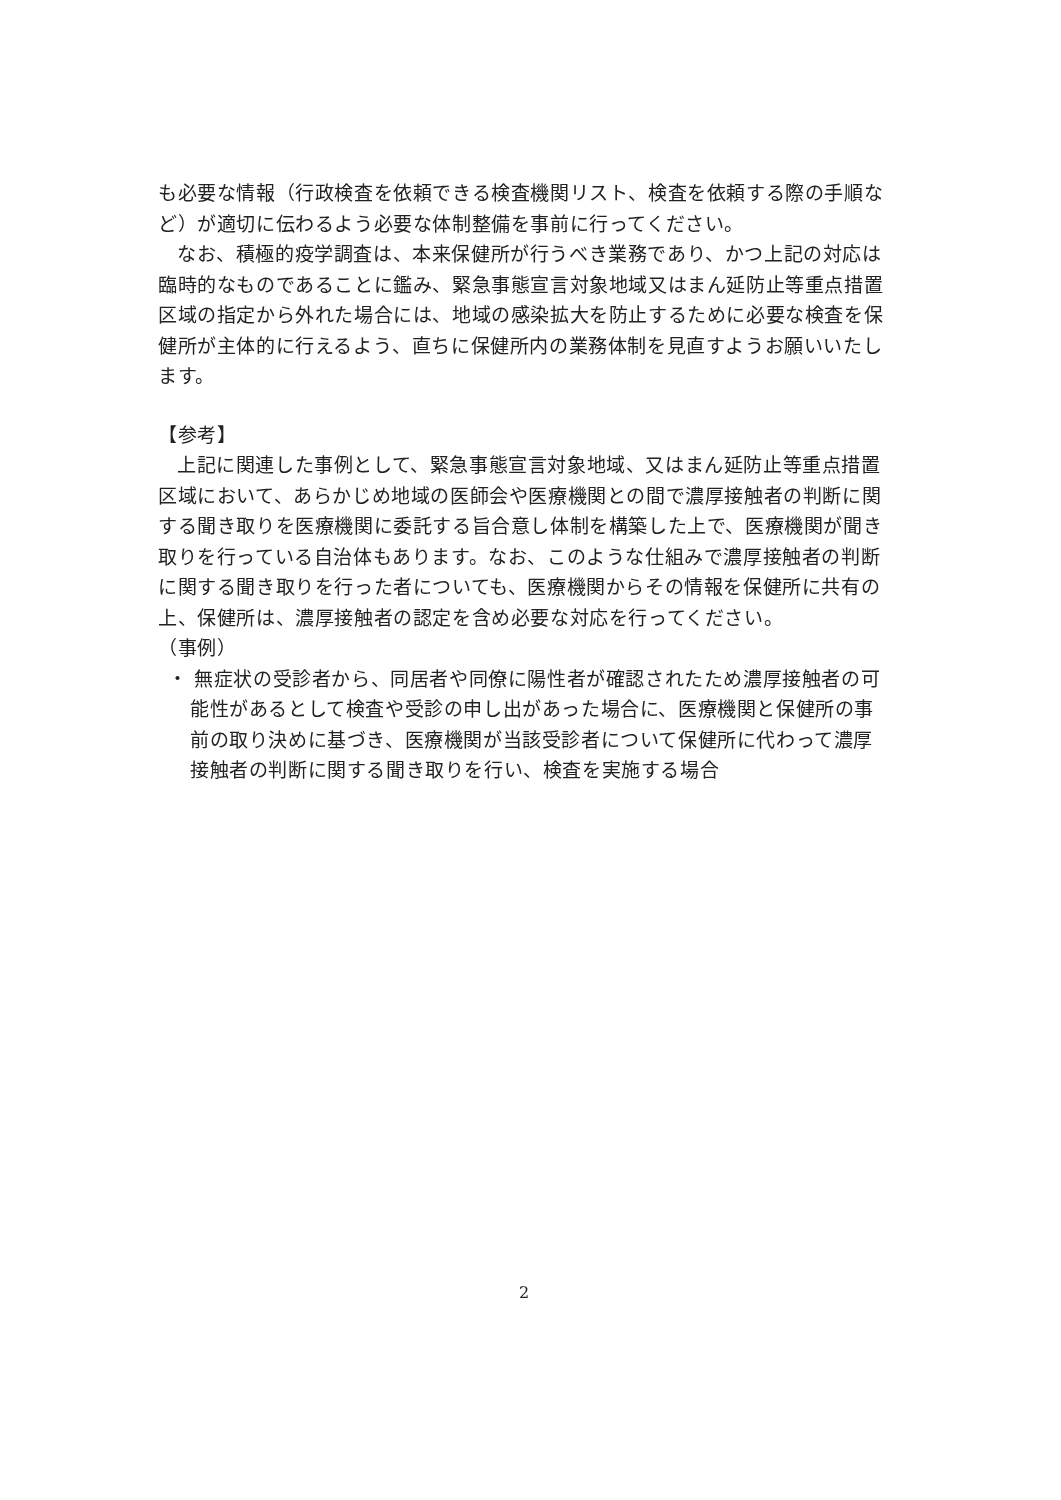も必要な情報（行政検査を依頼できる検査機関リスト、検査を依頼する際の手順など）が適切に伝わるよう必要な体制整備を事前に行ってください。
なお、積極的疫学調査は、本来保健所が行うべき業務であり、かつ上記の対応は臨時的なものであることに鑑み、緊急事態宣言対象地域又はまん延防止等重点措置区域の指定から外れた場合には、地域の感染拡大を防止するために必要な検査を保健所が主体的に行えるよう、直ちに保健所内の業務体制を見直すようお願いいたします。
【参考】
上記に関連した事例として、緊急事態宣言対象地域、又はまん延防止等重点措置区域において、あらかじめ地域の医師会や医療機関との間で濃厚接触者の判断に関する聞き取りを医療機関に委託する旨合意し体制を構築した上で、医療機関が聞き取りを行っている自治体もあります。なお、このような仕組みで濃厚接触者の判断に関する聞き取りを行った者についても、医療機関からその情報を保健所に共有の上、保健所は、濃厚接触者の認定を含め必要な対応を行ってください。
（事例）
・ 無症状の受診者から、同居者や同僚に陽性者が確認されたため濃厚接触者の可能性があるとして検査や受診の申し出があった場合に、医療機関と保健所の事前の取り決めに基づき、医療機関が当該受診者について保健所に代わって濃厚接触者の判断に関する聞き取りを行い、検査を実施する場合
2